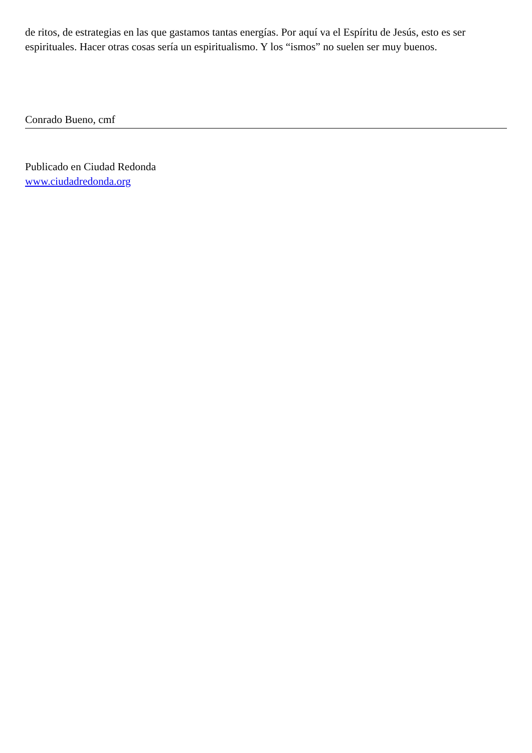de ritos, de estrategias en las que gastamos tantas energías. Por aquí va el Espíritu de Jesús, esto es ser espirituales. Hacer otras cosas sería un espiritualismo. Y los “ismos” no suelen ser muy buenos.
Conrado Bueno, cmf
Publicado en Ciudad Redonda
www.ciudadredonda.org